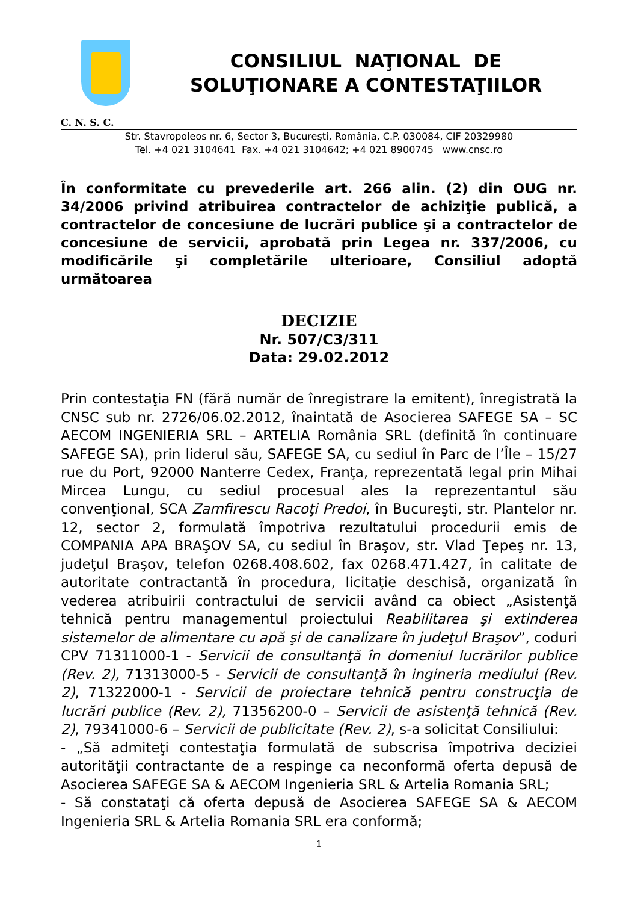CONSILIUL NAŢIONAL DE
SOLUŢIONARE A CONTESTAŢIILOR
C. N. S. C.
Str. Stavropoleos nr. 6, Sector 3, Bucureşti, România, C.P. 030084, CIF 20329980
Tel. +4 021 3104641 Fax. +4 021 3104642; +4 021 8900745 www.cnsc.ro
În conformitate cu prevederile art. 266 alin. (2) din OUG nr. 34/2006 privind atribuirea contractelor de achiziţie publică, a contractelor de concesiune de lucrări publice şi a contractelor de concesiune de servicii, aprobată prin Legea nr. 337/2006, cu modificările şi completările ulterioare, Consiliul adoptă următoarea
DECIZIE
Nr. 507/C3/311
Data: 29.02.2012
Prin contestaţia FN (fără număr de înregistrare la emitent), înregistrată la CNSC sub nr. 2726/06.02.2012, înaintată de Asocierea SAFEGE SA – SC AECOM INGENIERIA SRL – ARTELIA România SRL (definită în continuare SAFEGE SA), prin liderul său, SAFEGE SA, cu sediul în Parc de l’Île – 15/27 rue du Port, 92000 Nanterre Cedex, Franţa, reprezentată legal prin Mihai Mircea Lungu, cu sediul procesual ales la reprezentantul său convenţional, SCA Zamfirescu Racoţi Predoi, în Bucureşti, str. Plantelor nr. 12, sector 2, formulată împotriva rezultatului procedurii emis de COMPANIA APA BRAŞOV SA, cu sediul în Braşov, str. Vlad Ţepeş nr. 13, judeţul Braşov, telefon 0268.408.602, fax 0268.471.427, în calitate de autoritate contractantă în procedura, licitaţie deschisă, organizată în vederea atribuirii contractului de servicii având ca obiect „Asistenţă tehnică pentru managementul proiectului Reabilitarea şi extinderea sistemelor de alimentare cu apă şi de canalizare în judeţul Braşov”, coduri CPV 71311000-1 - Servicii de consultanţă în domeniul lucrărilor publice (Rev. 2), 71313000-5 - Servicii de consultanţă în ingineria mediului (Rev. 2), 71322000-1 - Servicii de proiectare tehnică pentru construcţia de lucrări publice (Rev. 2), 71356200-0 – Servicii de asistenţă tehnică (Rev. 2), 79341000-6 – Servicii de publicitate (Rev. 2), s-a solicitat Consiliului:
- „Să admiteţi contestaţia formulată de subscrisa împotriva deciziei autorităţii contractante de a respinge ca neconformă oferta depusă de Asocierea SAFEGE SA & AECOM Ingenieria SRL & Artelia Romania SRL;
- Să constataţi că oferta depusă de Asocierea SAFEGE SA & AECOM Ingenieria SRL & Artelia Romania SRL era conformă;
1